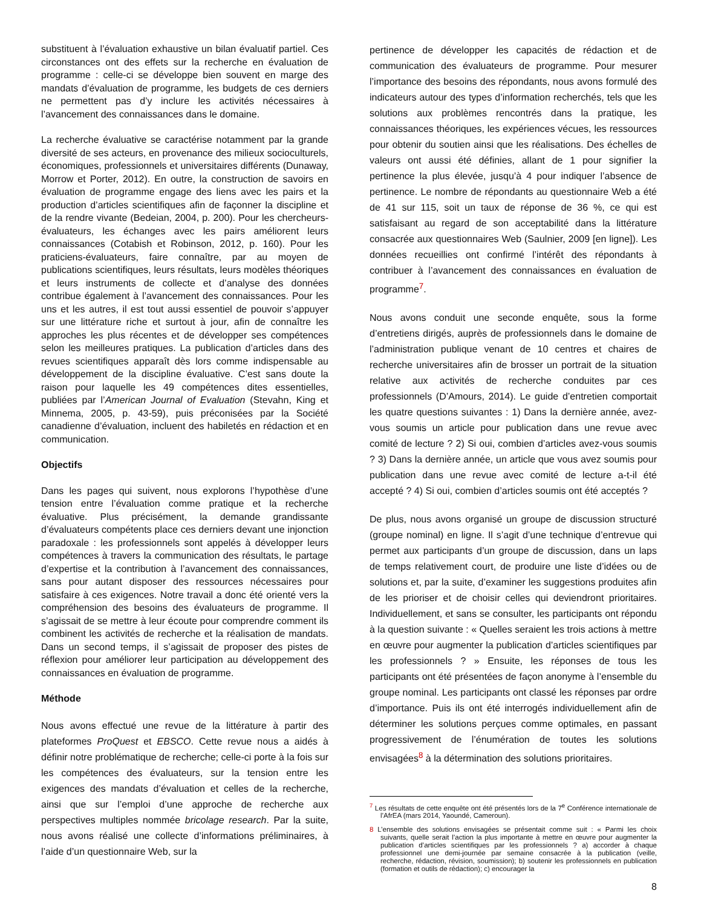substituent à l’évaluation exhaustive un bilan évaluatif partiel. Ces circonstances ont des effets sur la recherche en évaluation de programme : celle-ci se développe bien souvent en marge des mandats d’évaluation de programme, les budgets de ces derniers ne permettent pas d’y inclure les activités nécessaires à l’avancement des connaissances dans le domaine.
La recherche évaluative se caractérise notamment par la grande diversité de ses acteurs, en provenance des milieux socioculturels, économiques, professionnels et universitaires différents (Dunaway, Morrow et Porter, 2012). En outre, la construction de savoirs en évaluation de programme engage des liens avec les pairs et la production d’articles scientifiques afin de façonner la discipline et de la rendre vivante (Bedeian, 2004, p. 200). Pour les chercheurs-évaluateurs, les échanges avec les pairs améliorent leurs connaissances (Cotabish et Robinson, 2012, p. 160). Pour les praticiens-évaluateurs, faire connaître, par au moyen de publications scientifiques, leurs résultats, leurs modèles théoriques et leurs instruments de collecte et d’analyse des données contribue également à l’avancement des connaissances. Pour les uns et les autres, il est tout aussi essentiel de pouvoir s’appuyer sur une littérature riche et surtout à jour, afin de connaître les approches les plus récentes et de développer ses compétences selon les meilleures pratiques. La publication d’articles dans des revues scientifiques apparaît dès lors comme indispensable au développement de la discipline évaluative. C’est sans doute la raison pour laquelle les 49 compétences dites essentielles, publiées par l’American Journal of Evaluation (Stevahn, King et Minnema, 2005, p. 43-59), puis préconisées par la Société canadienne d’évaluation, incluent des habiletés en rédaction et en communication.
Objectifs
Dans les pages qui suivent, nous explorons l’hypothèse d’une tension entre l’évaluation comme pratique et la recherche évaluative. Plus précisément, la demande grandissante d’évaluateurs compétents place ces derniers devant une injonction paradoxale : les professionnels sont appelés à développer leurs compétences à travers la communication des résultats, le partage d’expertise et la contribution à l’avancement des connaissances, sans pour autant disposer des ressources nécessaires pour satisfaire à ces exigences. Notre travail a donc été orienté vers la compréhension des besoins des évaluateurs de programme. Il s’agissait de se mettre à leur écoute pour comprendre comment ils combinent les activités de recherche et la réalisation de mandats. Dans un second temps, il s’agissait de proposer des pistes de réflexion pour améliorer leur participation au développement des connaissances en évaluation de programme.
Méthode
Nous avons effectué une revue de la littérature à partir des plateformes ProQuest et EBSCO. Cette revue nous a aidés à définir notre problématique de recherche; celle-ci porte à la fois sur les compétences des évaluateurs, sur la tension entre les exigences des mandats d’évaluation et celles de la recherche, ainsi que sur l’emploi d’une approche de recherche aux perspectives multiples nommée bricolage research. Par la suite, nous avons réalisé une collecte d’informations préliminaires, à l’aide d’un questionnaire Web, sur la
pertinence de développer les capacités de rédaction et de communication des évaluateurs de programme. Pour mesurer l’importance des besoins des répondants, nous avons formulé des indicateurs autour des types d’information recherchés, tels que les solutions aux problèmes rencontrés dans la pratique, les connaissances théoriques, les expériences vécues, les ressources pour obtenir du soutien ainsi que les réalisations. Des échelles de valeurs ont aussi été définies, allant de 1 pour signifier la pertinence la plus élevée, jusqu’à 4 pour indiquer l’absence de pertinence. Le nombre de répondants au questionnaire Web a été de 41 sur 115, soit un taux de réponse de 36 %, ce qui est satisfaisant au regard de son acceptabilité dans la littérature consacrée aux questionnaires Web (Saulnier, 2009 [en ligne]). Les données recueillies ont confirmé l’intérêt des répondants à contribuer à l’avancement des connaissances en évaluation de programme<sup>7</sup>.
Nous avons conduit une seconde enquête, sous la forme d’entretiens dirigés, auprès de professionnels dans le domaine de l’administration publique venant de 10 centres et chaires de recherche universitaires afin de brosser un portrait de la situation relative aux activités de recherche conduites par ces professionnels (D’Amours, 2014). Le guide d’entretien comportait les quatre questions suivantes : 1) Dans la dernière année, avez-vous soumis un article pour publication dans une revue avec comité de lecture ? 2) Si oui, combien d’articles avez-vous soumis ? 3) Dans la dernière année, un article que vous avez soumis pour publication dans une revue avec comité de lecture a-t-il été accepté ? 4) Si oui, combien d’articles soumis ont été acceptés ?
De plus, nous avons organisé un groupe de discussion structuré (groupe nominal) en ligne. Il s’agit d’une technique d’entrevue qui permet aux participants d’un groupe de discussion, dans un laps de temps relativement court, de produire une liste d’idées ou de solutions et, par la suite, d’examiner les suggestions produites afin de les prioriser et de choisir celles qui deviendront prioritaires. Individuellement, et sans se consulter, les participants ont répondu à la question suivante : « Quelles seraient les trois actions à mettre en œuvre pour augmenter la publication d’articles scientifiques par les professionnels ? » Ensuite, les réponses de tous les participants ont été présentées de façon anonyme à l’ensemble du groupe nominal. Les participants ont classé les réponses par ordre d’importance. Puis ils ont été interrogés individuellement afin de déterminer les solutions perçues comme optimales, en passant progressivement de l’énumération de toutes les solutions envisagées<sup>8</sup> à la détermination des solutions prioritaires.
<sup>7</sup> Les résultats de cette enquête ont été présentés lors de la 7<sup>e</sup> Conférence internationale de l’AfrEA (mars 2014, Yaoundé, Cameroun).
8 L’ensemble des solutions envisagées se présentait comme suit : « Parmi les choix suivants, quelle serait l’action la plus importante à mettre en œuvre pour augmenter la publication d’articles scientifiques par les professionnels ? a) accorder à chaque professionnel une demi-journée par semaine consacrée à la publication (veille, recherche, rédaction, révision, soumission); b) soutenir les professionnels en publication (formation et outils de rédaction); c) encourager la
8